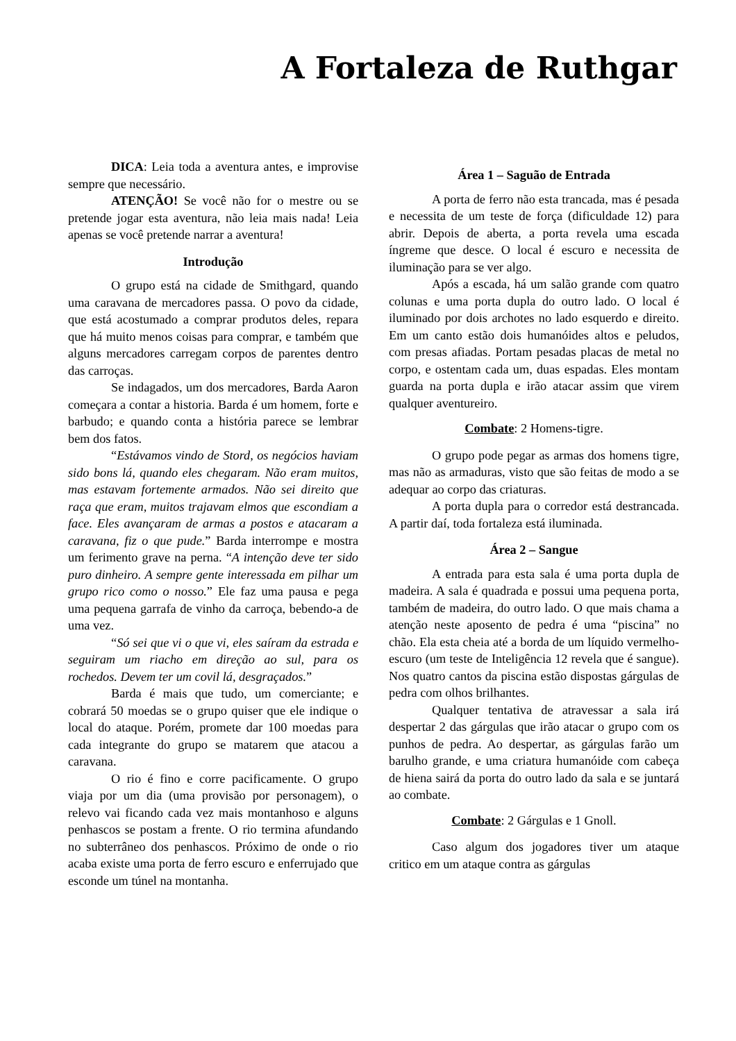A Fortaleza de Ruthgar
DICA: Leia toda a aventura antes, e improvise sempre que necessário.
ATENÇÃO! Se você não for o mestre ou se pretende jogar esta aventura, não leia mais nada! Leia apenas se você pretende narrar a aventura!
Introdução
O grupo está na cidade de Smithgard, quando uma caravana de mercadores passa. O povo da cidade, que está acostumado a comprar produtos deles, repara que há muito menos coisas para comprar, e também que alguns mercadores carregam corpos de parentes dentro das carroças.
Se indagados, um dos mercadores, Barda Aaron começara a contar a historia. Barda é um homem, forte e barbudo; e quando conta a história parece se lembrar bem dos fatos.
“Estávamos vindo de Stord, os negócios haviam sido bons lá, quando eles chegaram. Não eram muitos, mas estavam fortemente armados. Não sei direito que raça que eram, muitos trajavam elmos que escondiam a face. Eles avançaram de armas a postos e atacaram a caravana, fiz o que pude.” Barda interrompe e mostra um ferimento grave na perna. “A intenção deve ter sido puro dinheiro. A sempre gente interessada em pilhar um grupo rico como o nosso.” Ele faz uma pausa e pega uma pequena garrafa de vinho da carroça, bebendo-a de uma vez.
“Só sei que vi o que vi, eles saíram da estrada e seguiram um riacho em direção ao sul, para os rochedos. Devem ter um covil lá, desgraçados.”
Barda é mais que tudo, um comerciante; e cobrará 50 moedas se o grupo quiser que ele indique o local do ataque. Porém, promete dar 100 moedas para cada integrante do grupo se matarem que atacou a caravana.
O rio é fino e corre pacificamente. O grupo viaja por um dia (uma provisão por personagem), o relevo vai ficando cada vez mais montanhoso e alguns penhascos se postam a frente. O rio termina afundando no subterrâneo dos penhascos. Próximo de onde o rio acaba existe uma porta de ferro escuro e enferrujado que esconde um túnel na montanha.
Área 1 – Saguão de Entrada
A porta de ferro não esta trancada, mas é pesada e necessita de um teste de força (dificuldade 12) para abrir. Depois de aberta, a porta revela uma escada íngreme que desce. O local é escuro e necessita de iluminação para se ver algo.
Após a escada, há um salão grande com quatro colunas e uma porta dupla do outro lado. O local é iluminado por dois archotes no lado esquerdo e direito. Em um canto estão dois humanóides altos e peludos, com presas afiadas. Portam pesadas placas de metal no corpo, e ostentam cada um, duas espadas. Eles montam guarda na porta dupla e irão atacar assim que virem qualquer aventureiro.
Combate: 2 Homens-tigre.
O grupo pode pegar as armas dos homens tigre, mas não as armaduras, visto que são feitas de modo a se adequar ao corpo das criaturas.
A porta dupla para o corredor está destrancada. A partir daí, toda fortaleza está iluminada.
Área 2 – Sangue
A entrada para esta sala é uma porta dupla de madeira. A sala é quadrada e possui uma pequena porta, também de madeira, do outro lado. O que mais chama a atenção neste aposento de pedra é uma “piscina” no chão. Ela esta cheia até a borda de um líquido vermelho-escuro (um teste de Inteligência 12 revela que é sangue). Nos quatro cantos da piscina estão dispostas gárgulas de pedra com olhos brilhantes.
Qualquer tentativa de atravessar a sala irá despertar 2 das gárgulas que irão atacar o grupo com os punhos de pedra. Ao despertar, as gárgulas farão um barulho grande, e uma criatura humanóide com cabeça de hiena sairá da porta do outro lado da sala e se juntará ao combate.
Combate: 2 Gárgulas e 1 Gnoll.
Caso algum dos jogadores tiver um ataque critico em um ataque contra as gárgulas